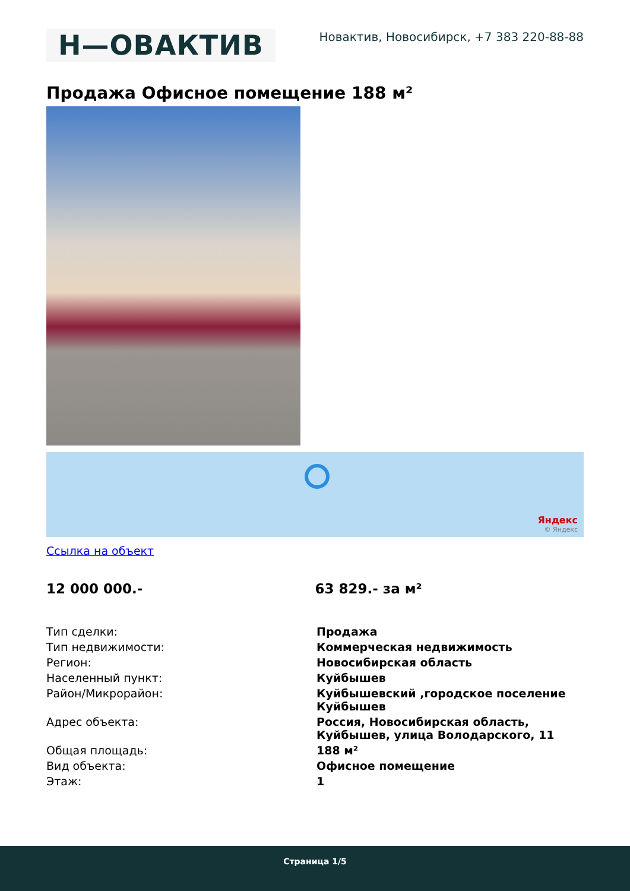H—ОВАКТИВ
Новактив, Новосибирск, +7 383 220-88-88
Продажа Офисное помещение 188 м²
Яндекс
© Яндекс
Ссылка на объект
12 000 000.- 63 829.- за м²
| Тип сделки: | Продажа |
| Тип недвижимости: | Коммерческая недвижимость |
| Регион: | Новосибирская область |
| Населенный пункт: | Куйбышев |
| Район/Микрорайон: | Куйбышевский ,городское поселение Куйбышев |
| Адрес объекта: | Россия, Новосибирская область, Куйбышев, улица Володарского, 11 |
| Общая площадь: | 188 м² |
| Вид объекта: | Офисное помещение |
| Этаж: | 1 |
Страница 1/5